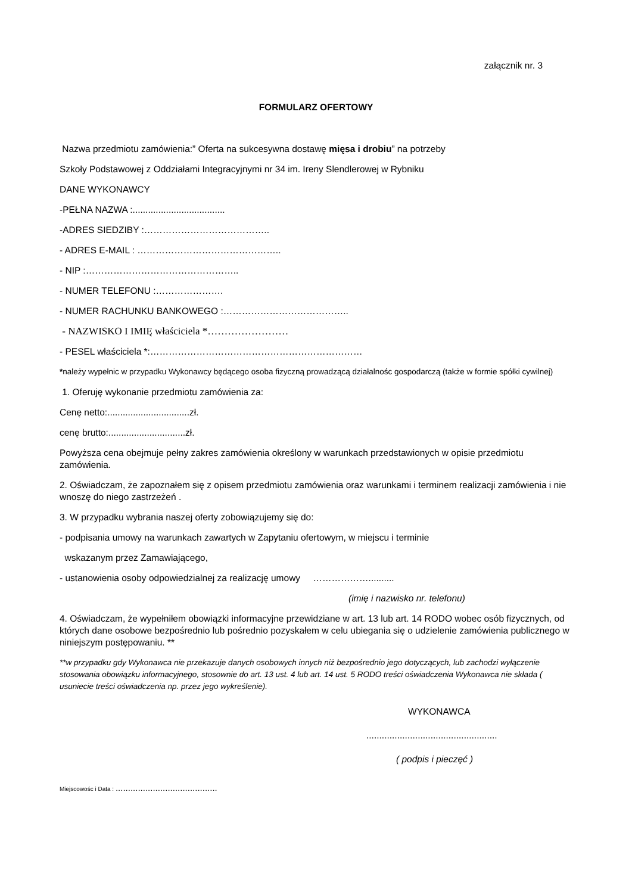załącznik nr. 3
FORMULARZ OFERTOWY
Nazwa przedmiotu zamówienia:” Oferta na sukcesywna dostawę mięsa i drobiu” na potrzeby
Szkoły Podstawowej z Oddziałami Integracyjnymi nr 34 im. Ireny Slendlerowej w Rybniku
DANE WYKONAWCY
-PEŁNA NAZWA :....................................
-ADRES SIEDZIBY :…………………………………..
- ADRES E-MAIL : ………………………………………..
- NIP :…………………………………………..
- NUMER TELEFONU :………………….
- NUMER RACHUNKU BANKOWEGO :…………………………………..
- NAZWISKO I IMIĘ właściciela *……………………
- PESEL właściciela *:……………………………………………………………
*należy wypełnic w przypadku Wykonawcy będącego osoba fizyczną prowadzącą działalnośc gospodarczą (także w formie spółki cywilnej)
1. Oferuję wykonanie przedmiotu zamówienia za:
Cenę netto:................................zł.
cenę brutto:..............................zł.
Powyższa cena obejmuje pełny zakres zamówienia określony w warunkach przedstawionych w opisie przedmiotu zamówienia.
2. Oświadczam, że zapoznałem się z opisem przedmiotu zamówienia oraz warunkami i terminem realizacji zamówienia i nie wnoszę do niego zastrzeżeń .
3. W przypadku wybrania naszej oferty zobowiązujemy się do:
- podpisania umowy na warunkach zawartych w Zapytaniu ofertowym, w miejscu i terminie
wskazanym przez Zamawiającego,
- ustanowienia osoby odpowiedzialnej za realizację umowy ………………..........
(imię i nazwisko nr. telefonu)
4. Oświadczam, że wypełniłem obowiązki informacyjne przewidziane w art. 13 lub art. 14 RODO wobec osób fizycznych, od których dane osobowe bezpośrednio lub pośrednio pozyskałem w celu ubiegania się o udzielenie zamówienia publicznego w niniejszym postępowaniu. **
**w przypadku gdy Wykonawca nie przekazuje danych osobowych innych niż bezpośrednio jego dotyczących, lub zachodzi wyłączenie stosowania obowiązku informacyjnego, stosownie do art. 13 ust. 4 lub art. 14 ust. 5 RODO treści oświadczenia Wykonawca nie składa ( usuniecie treści oświadczenia np. przez jego wykreślenie).
WYKONAWCA
...................................................
( podpis i pieczęć )
Miejscowośc i Data : .........................................